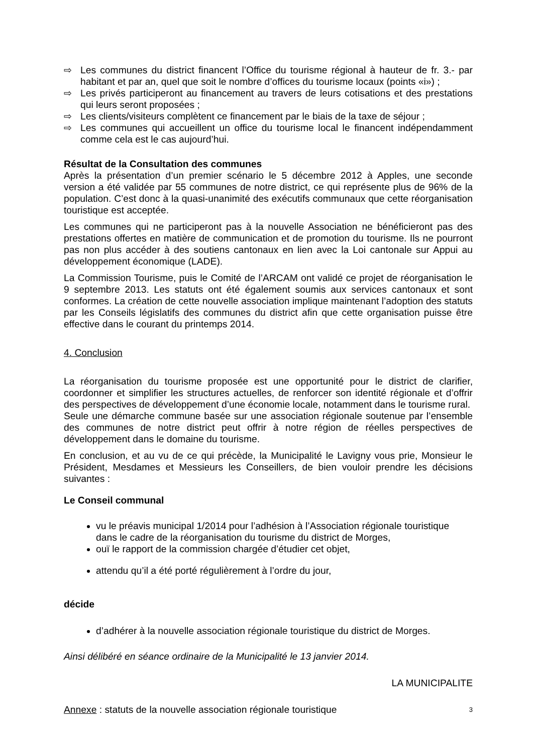⇨ Les communes du district financent l’Office du tourisme régional à hauteur de fr. 3.- par habitant et par an, quel que soit le nombre d’offices du tourisme locaux (points «i») ;
⇨ Les privés participeront au financement au travers de leurs cotisations et des prestations qui leurs seront proposées ;
⇨ Les clients/visiteurs complètent ce financement par le biais de la taxe de séjour ;
⇨ Les communes qui accueillent un office du tourisme local le financent indépendamment comme cela est le cas aujourd’hui.
Résultat de la Consultation des communes
Après la présentation d’un premier scénario le 5 décembre 2012 à Apples, une seconde version a été validée par 55 communes de notre district, ce qui représente plus de 96% de la population. C’est donc à la quasi-unanimité des exécutifs communaux que cette réorganisation touristique est acceptée.
Les communes qui ne participeront pas à la nouvelle Association ne bénéficieront pas des prestations offertes en matière de communication et de promotion du tourisme. Ils ne pourront pas non plus accéder à des soutiens cantonaux en lien avec la Loi cantonale sur Appui au développement économique (LADE).
La Commission Tourisme, puis le Comité de l’ARCAM ont validé ce projet de réorganisation le 9 septembre 2013. Les statuts ont été également soumis aux services cantonaux et sont conformes. La création de cette nouvelle association implique maintenant l’adoption des statuts par les Conseils législatifs des communes du district afin que cette organisation puisse être effective dans le courant du printemps 2014.
4. Conclusion
La réorganisation du tourisme proposée est une opportunité pour le district de clarifier, coordonner et simplifier les structures actuelles, de renforcer son identité régionale et d’offrir des perspectives de développement d’une économie locale, notamment dans le tourisme rural.
Seule une démarche commune basée sur une association régionale soutenue par l’ensemble des communes de notre district peut offrir à notre région de réelles perspectives de développement dans le domaine du tourisme.
En conclusion, et au vu de ce qui précède, la Municipalité le Lavigny vous prie, Monsieur le Président, Mesdames et Messieurs les Conseillers, de bien vouloir prendre les décisions suivantes :
Le Conseil communal
vu le préavis municipal 1/2014 pour l’adhésion à l’Association régionale touristique dans le cadre de la réorganisation du tourisme du district de Morges,
ouï le rapport de la commission chargée d’étudier cet objet,
attendu qu’il a été porté régulièrement à l’ordre du jour,
décide
d’adhérer à la nouvelle association régionale touristique du district de Morges.
Ainsi délibéré en séance ordinaire de la Municipalité le 13 janvier 2014.
LA MUNICIPALITE
Annexe : statuts de la nouvelle association régionale touristique
3